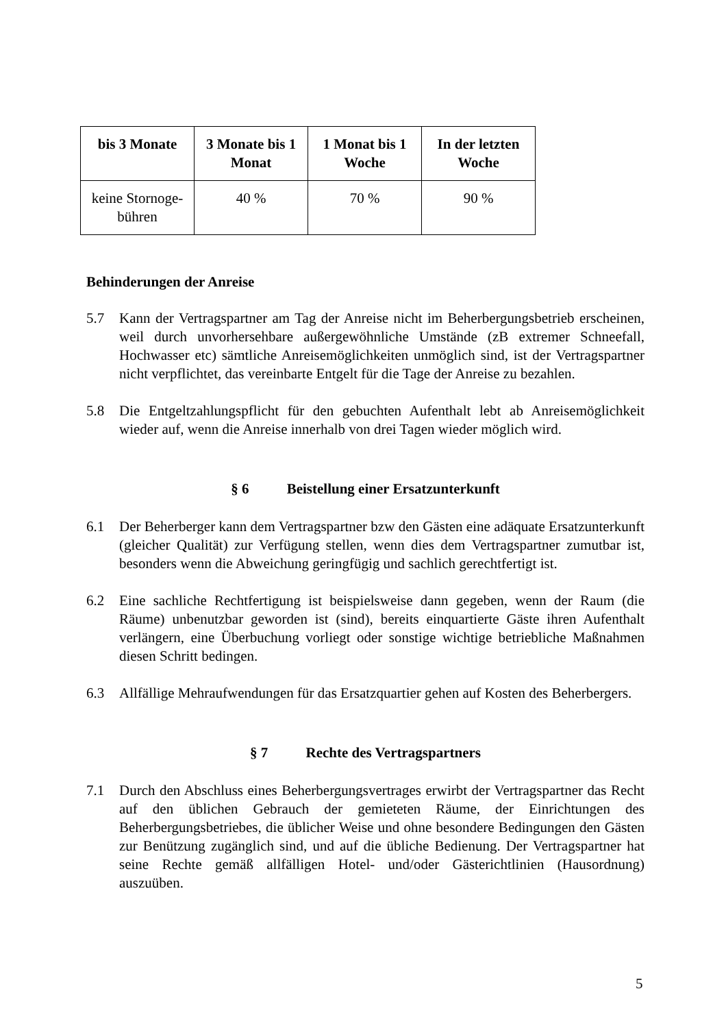| bis 3 Monate | 3 Monate bis 1 Monat | 1 Monat bis 1 Woche | In der letzten Woche |
| --- | --- | --- | --- |
| keine Stornoge-bühren | 40 % | 70 % | 90 % |
Behinderungen der Anreise
5.7 Kann der Vertragspartner am Tag der Anreise nicht im Beherbergungsbetrieb erscheinen, weil durch unvorhersehbare außergewöhnliche Umstände (zB extremer Schneefall, Hochwasser etc) sämtliche Anreisemöglichkeiten unmöglich sind, ist der Vertragspartner nicht verpflichtet, das vereinbarte Entgelt für die Tage der Anreise zu bezahlen.
5.8 Die Entgeltzahlungspflicht für den gebuchten Aufenthalt lebt ab Anreisemöglichkeit wieder auf, wenn die Anreise innerhalb von drei Tagen wieder möglich wird.
§ 6 Beistellung einer Ersatzunterkunft
6.1 Der Beherberger kann dem Vertragspartner bzw den Gästen eine adäquate Ersatzunterkunft (gleicher Qualität) zur Verfügung stellen, wenn dies dem Vertragspartner zumutbar ist, besonders wenn die Abweichung geringfügig und sachlich gerechtfertigt ist.
6.2 Eine sachliche Rechtfertigung ist beispielsweise dann gegeben, wenn der Raum (die Räume) unbenutzbar geworden ist (sind), bereits einquartierte Gäste ihren Aufenthalt verlängern, eine Überbuchung vorliegt oder sonstige wichtige betriebliche Maßnahmen diesen Schritt bedingen.
6.3 Allfällige Mehraufwendungen für das Ersatzquartier gehen auf Kosten des Beherbergers.
§ 7 Rechte des Vertragspartners
7.1 Durch den Abschluss eines Beherbergungsvertrages erwirbt der Vertragspartner das Recht auf den üblichen Gebrauch der gemieteten Räume, der Einrichtungen des Beherbergungsbetriebes, die üblicher Weise und ohne besondere Bedingungen den Gästen zur Benützung zugänglich sind, und auf die übliche Bedienung. Der Vertragspartner hat seine Rechte gemäß allfälligen Hotel- und/oder Gästerichtlinien (Hausordnung) auszuüben.
5